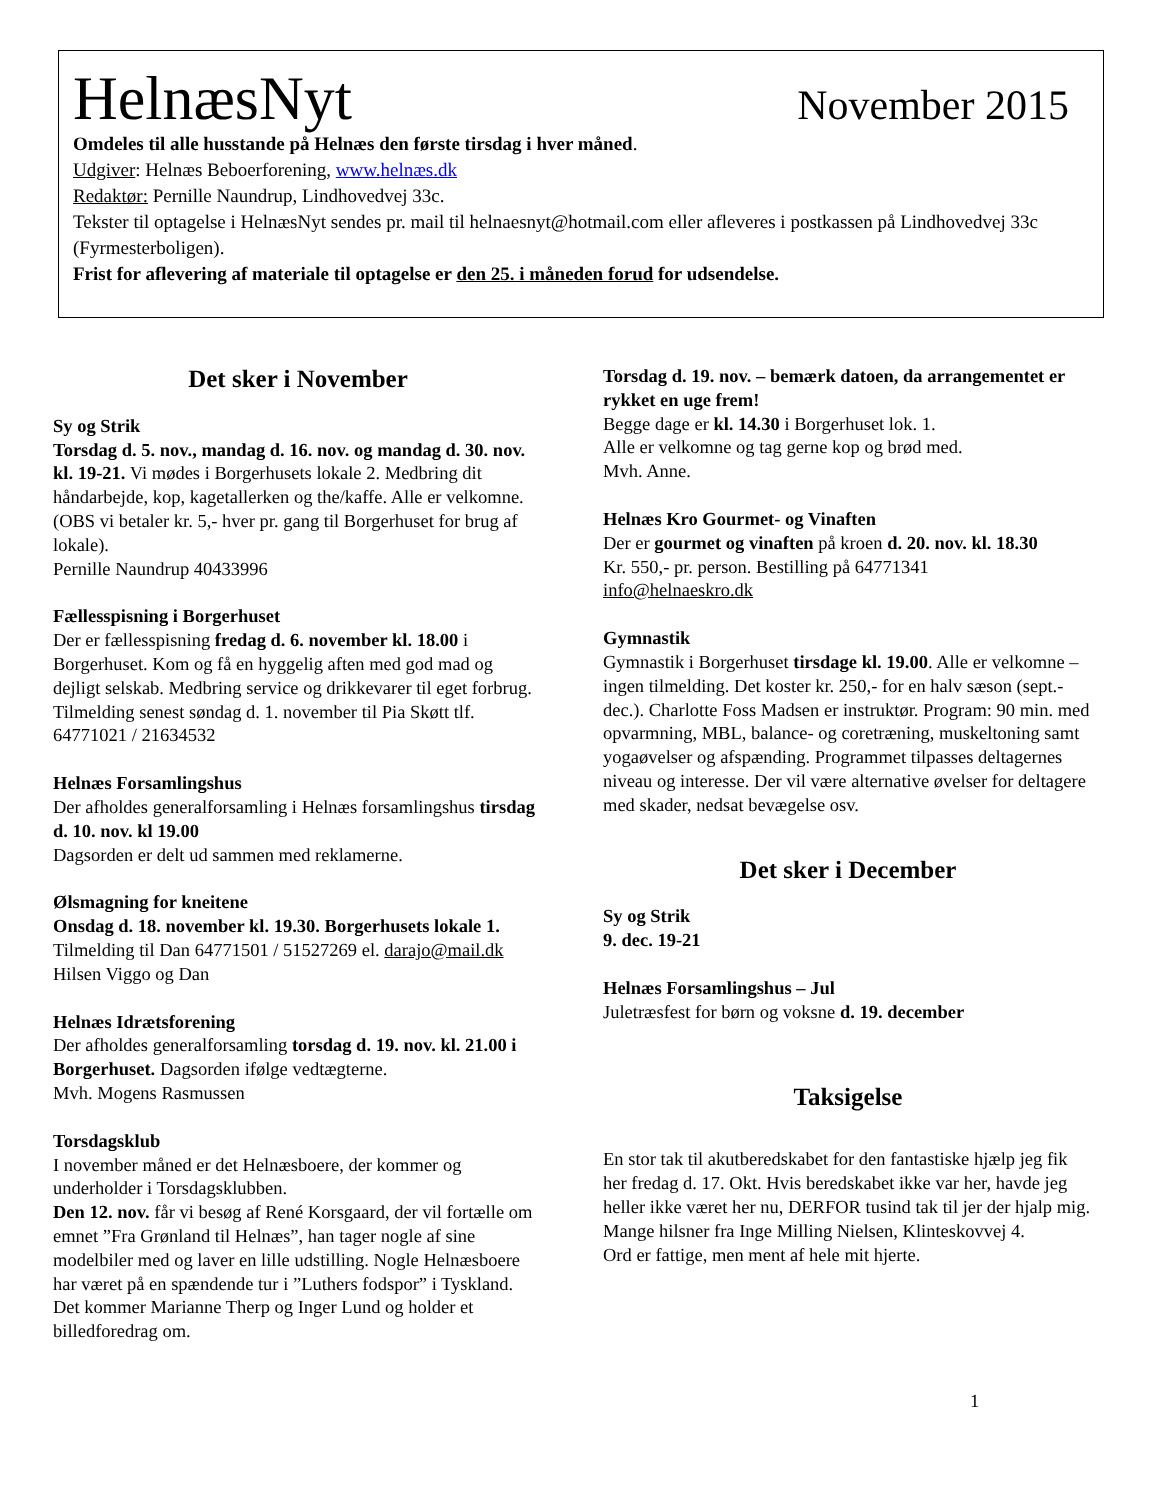HelnæsNyt November 2015
Omdeles til alle husstande på Helnæs den første tirsdag i hver måned.
Udgiver: Helnæs Beboerforening, www.helnæs.dk
Redaktør: Pernille Naundrup, Lindhovedvej 33c.
Tekster til optagelse i HelnæsNyt sendes pr. mail til helnaesnyt@hotmail.com eller afleveres i postkassen på Lindhovedvej 33c (Fyrmesterboligen).
Frist for aflevering af materiale til optagelse er den 25. i måneden forud for udsendelse.
Det sker i November
Sy og Strik
Torsdag d. 5. nov., mandag d. 16. nov. og mandag d. 30. nov. kl. 19-21. Vi mødes i Borgerhusets lokale 2. Medbring dit håndarbejde, kop, kagetallerken og the/kaffe. Alle er velkomne. (OBS vi betaler kr. 5,- hver pr. gang til Borgerhuset for brug af lokale).
Pernille Naundrup 40433996
Fællesspisning i Borgerhuset
Der er fællesspisning fredag d. 6. november kl. 18.00 i Borgerhuset. Kom og få en hyggelig aften med god mad og dejligt selskab. Medbring service og drikkevarer til eget forbrug. Tilmelding senest søndag d. 1. november til Pia Skøtt tlf. 64771021 / 21634532
Helnæs Forsamlingshus
Der afholdes generalforsamling i Helnæs forsamlingshus tirsdag d. 10. nov. kl 19.00
Dagsorden er delt ud sammen med reklamerne.
Ølsmagning for kneitene
Onsdag d. 18. november kl. 19.30. Borgerhusets lokale 1. Tilmelding til Dan 64771501 / 51527269 el. darajo@mail.dk
Hilsen Viggo og Dan
Helnæs Idrætsforening
Der afholdes generalforsamling torsdag d. 19. nov. kl. 21.00 i Borgerhuset. Dagsorden ifølge vedtægterne.
Mvh. Mogens Rasmussen
Torsdagsklub
I november måned er det Helnæsboere, der kommer og underholder i Torsdagsklubben.
Den 12. nov. får vi besøg af René Korsgaard, der vil fortælle om emnet ”Fra Grønland til Helnæs”, han tager nogle af sine modelbiler med og laver en lille udstilling. Nogle Helnæsboere har været på en spændende tur i ”Luthers fodspor” i Tyskland. Det kommer Marianne Therp og Inger Lund og holder et billedforedrag om.
Torsdag d. 19. nov. – bemærk datoen, da arrangementet er rykket en uge frem!
Begge dage er kl. 14.30 i Borgerhuset lok. 1.
Alle er velkomne og tag gerne kop og brød med.
Mvh. Anne.
Helnæs Kro Gourmet- og Vinaften
Der er gourmet og vinaften på kroen d. 20. nov. kl. 18.30
Kr. 550,- pr. person. Bestilling på 64771341
info@helnaeskro.dk
Gymnastik
Gymnastik i Borgerhuset tirsdage kl. 19.00. Alle er velkomne – ingen tilmelding. Det koster kr. 250,- for en halv sæson (sept.- dec.). Charlotte Foss Madsen er instruktør. Program: 90 min. med opvarmning, MBL, balance- og coretræning, muskeltoning samt yogaøvelser og afspænding. Programmet tilpasses deltagernes niveau og interesse. Der vil være alternative øvelser for deltagere med skader, nedsat bevægelse osv.
Det sker i December
Sy og Strik
9. dec. 19-21
Helnæs Forsamlingshus – Jul
Juletræsfest for børn og voksne d. 19. december
Taksigelse
En stor tak til akutberedskabet for den fantastiske hjælp jeg fik her fredag d. 17. Okt. Hvis beredskabet ikke var her, havde jeg heller ikke været her nu, DERFOR tusind tak til jer der hjalp mig.
Mange hilsner fra Inge Milling Nielsen, Klinteskovvej 4.
Ord er fattige, men ment af hele mit hjerte.
1